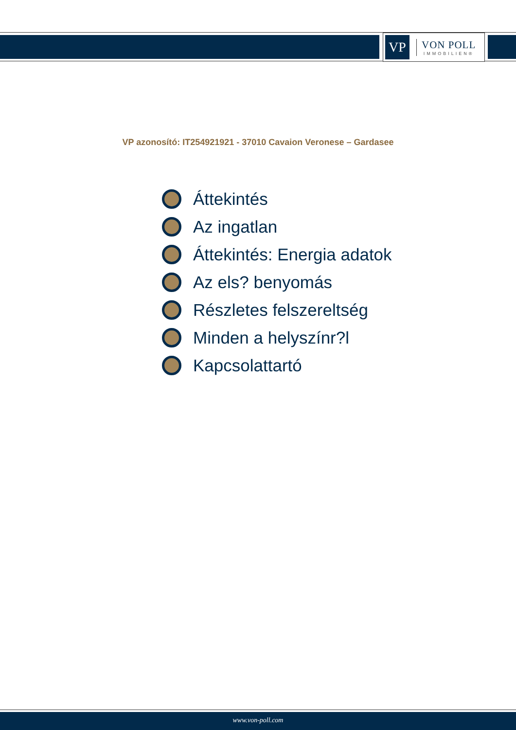VP
VON POLL
IMMOBILIEN®
VP azonosító: IT254921921 - 37010 Cavaion Veronese – Gardasee
Áttekintés
Az ingatlan
Áttekintés: Energia adatok
Az els? benyomás
Részletes felszereltség
Minden a helyszínr?l
Kapcsolattartó
www.von-poll.com